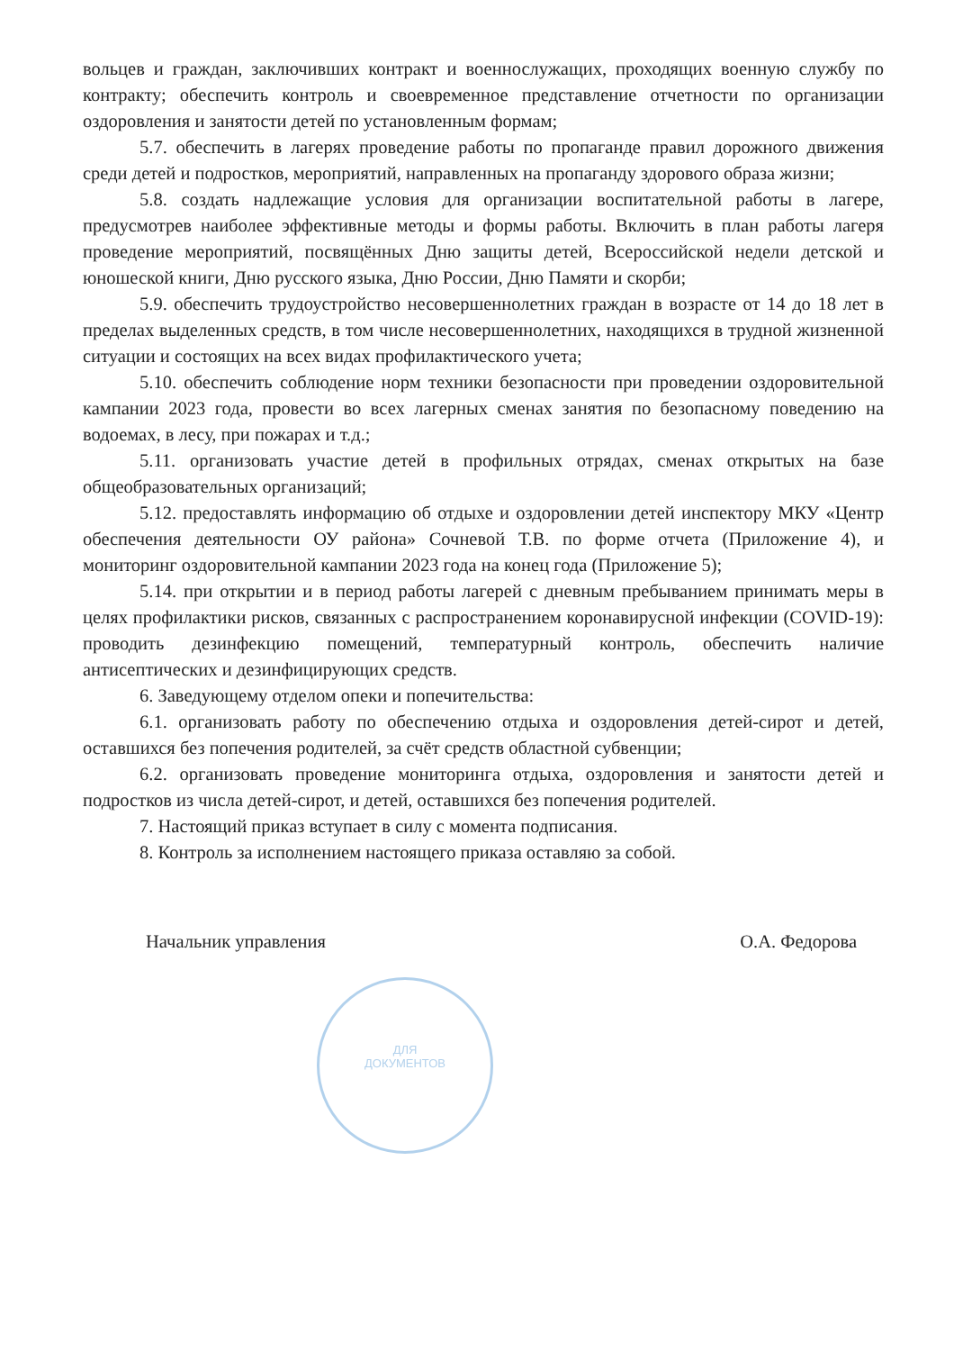вольцев и граждан, заключивших контракт и военнослужащих, проходящих военную службу по контракту; обеспечить контроль и своевременное представление отчетности по организации оздоровления и занятости детей по установленным формам;
5.7. обеспечить в лагерях проведение работы по пропаганде правил дорожного движения среди детей и подростков, мероприятий, направленных на пропаганду здорового образа жизни;
5.8. создать надлежащие условия для организации воспитательной работы в лагере, предусмотрев наиболее эффективные методы и формы работы. Включить в план работы лагеря проведение мероприятий, посвящённых Дню защиты детей, Всероссийской недели детской и юношеской книги, Дню русского языка, Дню России, Дню Памяти и скорби;
5.9. обеспечить трудоустройство несовершеннолетних граждан в возрасте от 14 до 18 лет в пределах выделенных средств, в том числе несовершеннолетних, находящихся в трудной жизненной ситуации и состоящих на всех видах профилактического учета;
5.10. обеспечить соблюдение норм техники безопасности при проведении оздоровительной кампании 2023 года, провести во всех лагерных сменах занятия по безопасному поведению на водоемах, в лесу, при пожарах и т.д.;
5.11. организовать участие детей в профильных отрядах, сменах открытых на базе общеобразовательных организаций;
5.12. предоставлять информацию об отдыхе и оздоровлении детей инспектору МКУ «Центр обеспечения деятельности ОУ района» Сочневой Т.В. по форме отчета (Приложение 4), и мониторинг оздоровительной кампании 2023 года на конец года (Приложение 5);
5.14. при открытии и в период работы лагерей с дневным пребыванием принимать меры в целях профилактики рисков, связанных с распространением коронавирусной инфекции (COVID-19): проводить дезинфекцию помещений, температурный контроль, обеспечить наличие антисептических и дезинфицирующих средств.
6. Заведующему отделом опеки и попечительства:
6.1. организовать работу по обеспечению отдыха и оздоровления детей-сирот и детей, оставшихся без попечения родителей, за счёт средств областной субвенции;
6.2. организовать проведение мониторинга отдыха, оздоровления и занятости детей и подростков из числа детей-сирот, и детей, оставшихся без попечения родителей.
7. Настоящий приказ вступает в силу с момента подписания.
8. Контроль за исполнением настоящего приказа оставляю за собой.
Начальник управления О.А. Федорова
ДЛЯ
ДОКУМЕНТОВ